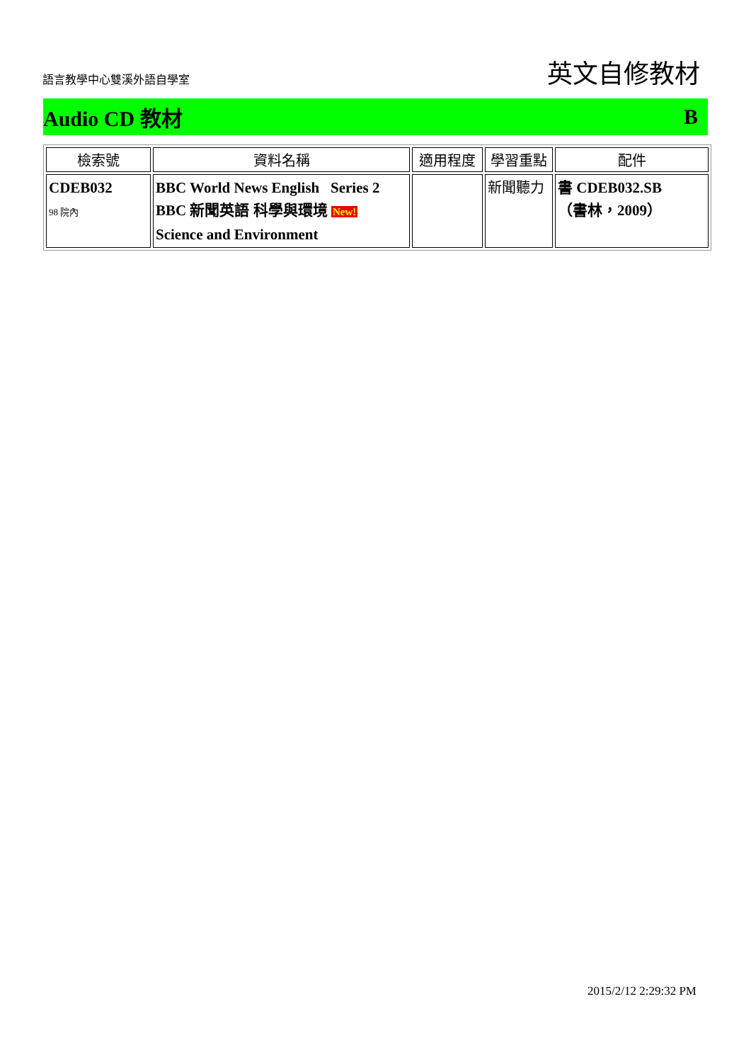語言教學中心雙溪外語自學室 英文自修教材
Audio CD 教材 B
| 檢索號 | 資料名稱 | 適用程度 | 學習重點 | 配件 |
| --- | --- | --- | --- | --- |
| CDEB032 98 院內 | BBC World News English Series 2 BBC 新聞英語 科學與環境 New! Science and Environment | | 新聞聽力 | 書 CDEB032.SB （書林，2009） |
2015/2/12 2:29:32 PM